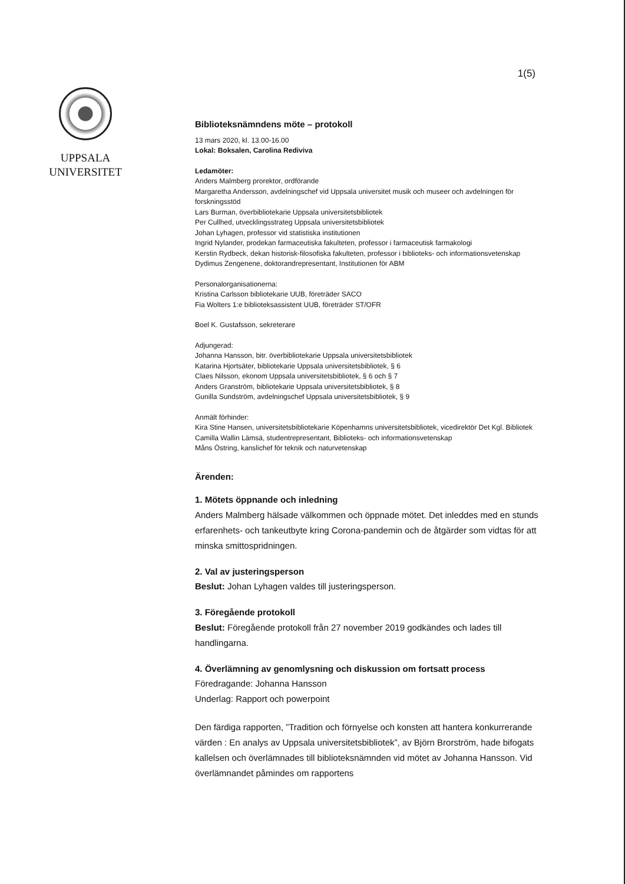1(5)
UPPSALA
UNIVERSITET
Biblioteksnämndens möte – protokoll
13 mars 2020, kl. 13.00-16.00
Lokal: Boksalen, Carolina Rediviva
Ledamöter:
Anders Malmberg prorektor, ordförande
Margaretha Andersson, avdelningschef vid Uppsala universitet musik och museer och avdelningen för forskningsstöd
Lars Burman, överbibliotekarie Uppsala universitetsbibliotek
Per Cullhed, utvecklingsstrateg Uppsala universitetsbibliotek
Johan Lyhagen, professor vid statistiska institutionen
Ingrid Nylander, prodekan farmaceutiska fakulteten, professor i farmaceutisk farmakologi
Kerstin Rydbeck, dekan historisk-filosofiska fakulteten, professor i biblioteks- och informationsvetenskap
Dydimus Zengenene, doktorandrepresentant, Institutionen för ABM
Personalorganisationerna:
Kristina Carlsson bibliotekarie UUB, företräder SACO
Fia Wolters 1:e biblioteksassistent UUB, företräder ST/OFR
Boel K. Gustafsson, sekreterare
Adjungerad:
Johanna Hansson, bitr. överbibliotekarie Uppsala universitetsbibliotek
Katarina Hjortsäter, bibliotekarie Uppsala universitetsbibliotek, § 6
Claes Nilsson, ekonom Uppsala universitetsbibliotek, § 6 och § 7
Anders Granström, bibliotekarie Uppsala universitetsbibliotek, § 8
Gunilla Sundström, avdelningschef Uppsala universitetsbibliotek, § 9
Anmält förhinder:
Kira Stine Hansen, universitetsbibliotekarie Köpenhamns universitetsbibliotek, vicedirektör Det Kgl. Bibliotek
Camilla Wallin Lämsä, studentrepresentant, Biblioteks- och informationsvetenskap
Måns Östring, kanslichef för teknik och naturvetenskap
Ärenden:
1. Mötets öppnande och inledning
Anders Malmberg hälsade välkommen och öppnade mötet. Det inleddes med en stunds erfarenhets- och tankeutbyte kring Corona-pandemin och de åtgärder som vidtas för att minska smittospridningen.
2. Val av justeringsperson
Beslut: Johan Lyhagen valdes till justeringsperson.
3. Föregående protokoll
Beslut: Föregående protokoll från 27 november 2019 godkändes och lades till handlingarna.
4. Överlämning av genomlysning och diskussion om fortsatt process
Föredragande: Johanna Hansson
Underlag: Rapport och powerpoint
Den färdiga rapporten, ”Tradition och förnyelse och konsten att hantera konkurrerande värden : En analys av Uppsala universitetsbibliotek”, av Björn Brorström, hade bifogats kallelsen och överlämnades till biblioteksnämnden vid mötet av Johanna Hansson. Vid överlämnandet påmindes om rapportens